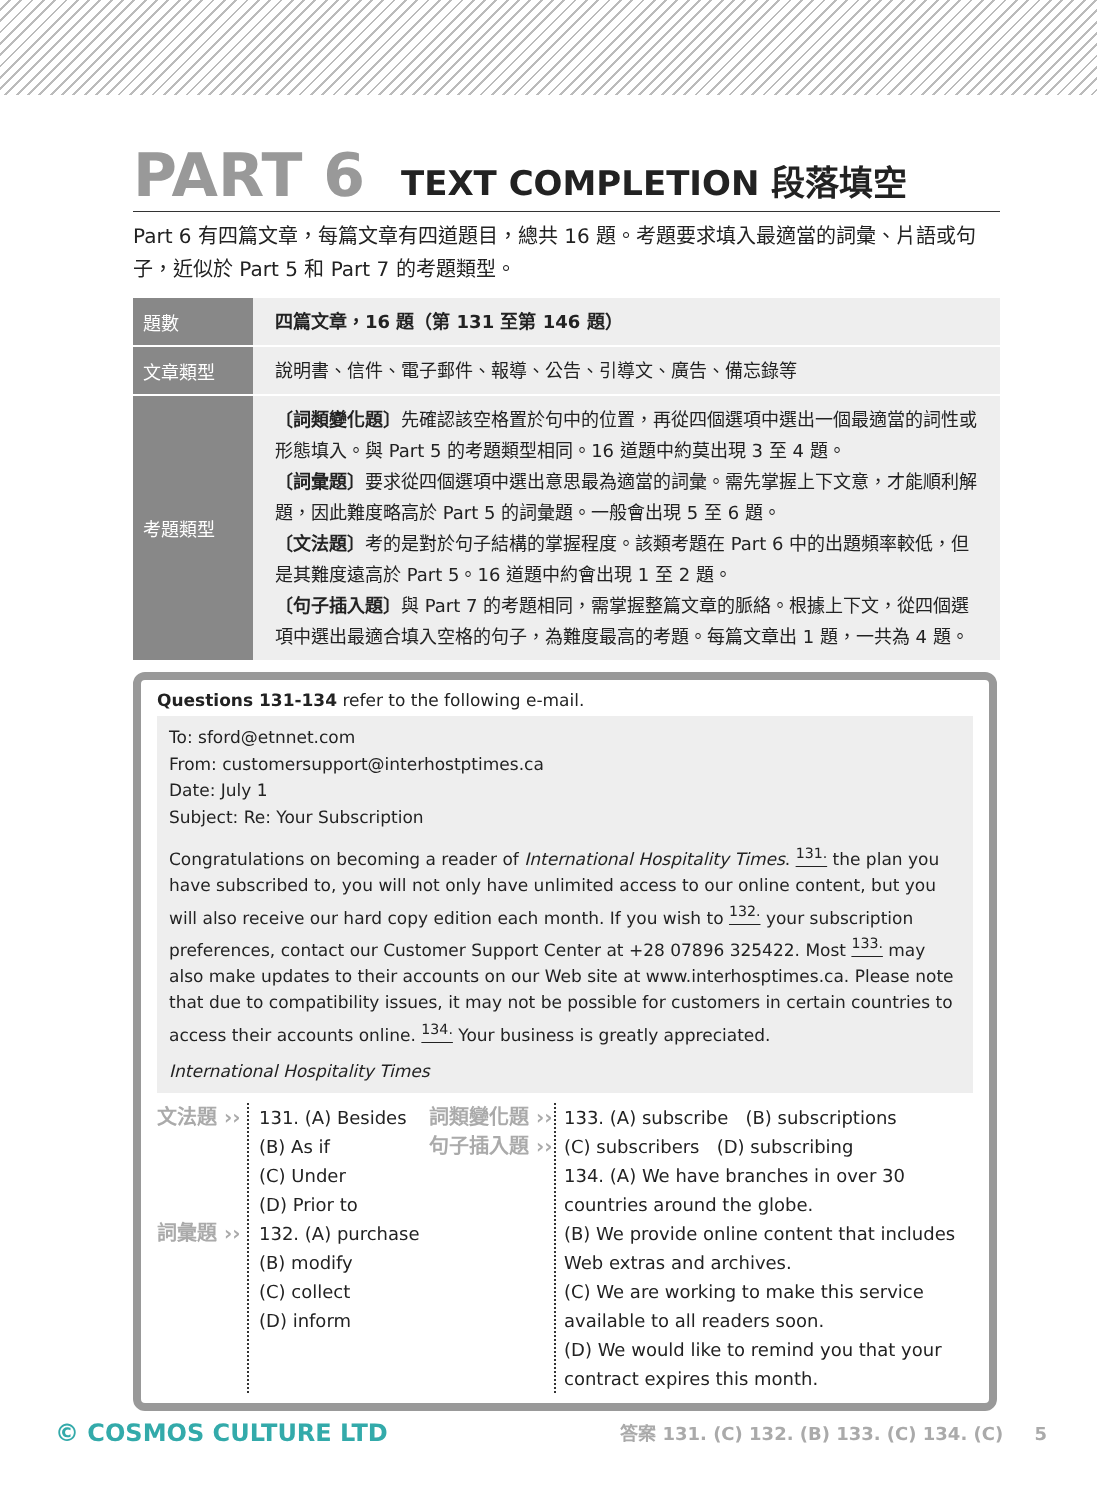PART 6 TEXT COMPLETION 段落填空
Part 6 有四篇文章，每篇文章有四道題目，總共 16 題。考題要求填入最適當的詞彙、片語或句子，近似於 Part 5 和 Part 7 的考題類型。
| 題數 | 四篇文章，16 題（第 131 至第 146 題） |
| 文章類型 | 說明書、信件、電子郵件、報導、公告、引導文、廣告、備忘錄等 |
| 考題類型 | 〔詞類變化題〕 先確認該空格置於句中的位置，再從四個選項中選出一個最適當的詞性或形態填入。與 Part 5 的考題類型相同。16 道題中約莫出現 3 至 4 題。 〔詞彙題〕 要求從四個選項中選出意思最為適當的詞彙。需先掌握上下文意，才能順利解題，因此難度略高於 Part 5 的詞彙題。一般會出現 5 至 6 題。 〔文法題〕 考的是對於句子結構的掌握程度。該類考題在 Part 6 中的出題頻率較低，但是其難度遠高於 Part 5。16 道題中約會出現 1 至 2 題。 〔句子插入題〕 與 Part 7 的考題相同，需掌握整篇文章的脈絡。根據上下文，從四個選項中選出最適合填入空格的句子，為難度最高的考題。每篇文章出 1 題，一共為 4 題。 |
Questions 131-134 refer to the following e-mail.
To: sford@etnnet.com
From: customersupport@interhostptimes.ca
Date: July 1
Subject: Re: Your Subscription
Congratulations on becoming a reader of International Hospitality Times. <sup>131.</sup> the plan you have subscribed to, you will not only have unlimited access to our online content, but you will also receive our hard copy edition each month. If you wish to <sup>132.</sup> your subscription preferences, contact our Customer Support Center at +28 07896 325422. Most <sup>133.</sup> may also make updates to their accounts on our Web site at www.interhosptimes.ca. Please note that due to compatibility issues, it may not be possible for customers in certain countries to access their accounts online. <sup>134.</sup> Your business is greatly appreciated.
International Hospitality Times
文法題 ››
詞彙題 ››
131. (A) Besides
(B) As if
(C) Under
(D) Prior to
132. (A) purchase
(B) modify
(C) collect
(D) inform
詞類變化題 ››
句子插入題 ››
133. (A) subscribe (B) subscriptions
(C) subscribers (D) subscribing
134. (A) We have branches in over 30 countries around the globe.
(B) We provide online content that includes Web extras and archives.
(C) We are working to make this service available to all readers soon.
(D) We would like to remind you that your contract expires this month.
© COSMOS CULTURE LTD 答案 131. (C) 132. (B) 133. (C) 134. (C) 5